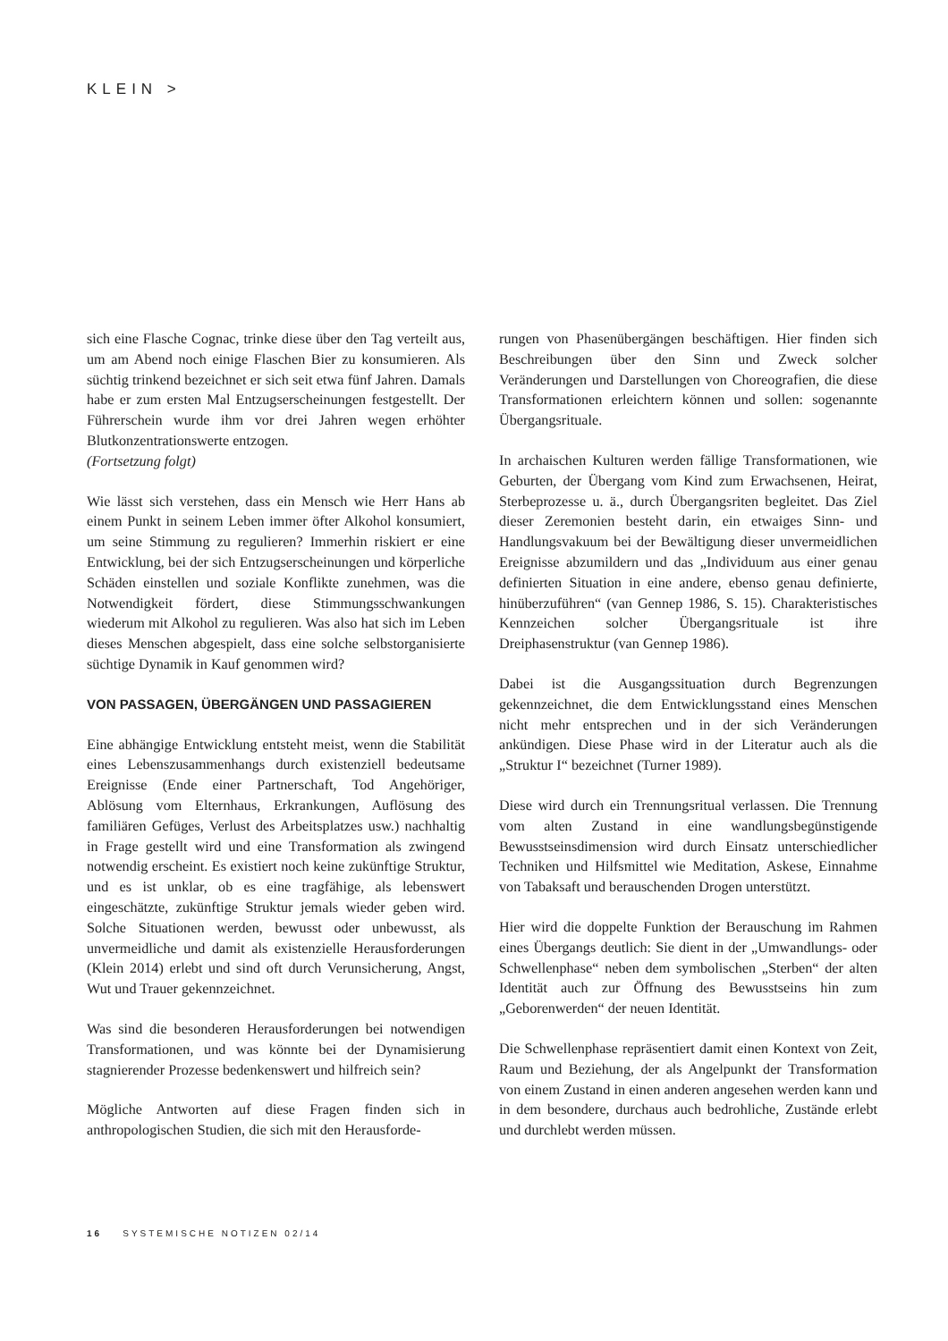KLEIN >
sich eine Flasche Cognac, trinke diese über den Tag verteilt aus, um am Abend noch einige Flaschen Bier zu konsumieren. Als süchtig trinkend bezeichnet er sich seit etwa fünf Jahren. Damals habe er zum ersten Mal Entzugserscheinungen festgestellt. Der Führerschein wurde ihm vor drei Jahren wegen erhöhter Blutkonzentrationswerte entzogen.
(Fortsetzung folgt)
Wie lässt sich verstehen, dass ein Mensch wie Herr Hans ab einem Punkt in seinem Leben immer öfter Alkohol konsumiert, um seine Stimmung zu regulieren? Immerhin riskiert er eine Entwicklung, bei der sich Entzugserscheinungen und körperliche Schäden einstellen und soziale Konflikte zunehmen, was die Notwendigkeit fördert, diese Stimmungsschwankungen wiederum mit Alkohol zu regulieren. Was also hat sich im Leben dieses Menschen abgespielt, dass eine solche selbstorganisierte süchtige Dynamik in Kauf genommen wird?
VON PASSAGEN, ÜBERGÄNGEN UND PASSAGIEREN
Eine abhängige Entwicklung entsteht meist, wenn die Stabilität eines Lebenszusammenhangs durch existenziell bedeutsame Ereignisse (Ende einer Partnerschaft, Tod Angehöriger, Ablösung vom Elternhaus, Erkrankungen, Auflösung des familiären Gefüges, Verlust des Arbeitsplatzes usw.) nachhaltig in Frage gestellt wird und eine Transformation als zwingend notwendig erscheint. Es existiert noch keine zukünftige Struktur, und es ist unklar, ob es eine tragfähige, als lebenswert eingeschätzte, zukünftige Struktur jemals wieder geben wird. Solche Situationen werden, bewusst oder unbewusst, als unvermeidliche und damit als existenzielle Herausforderungen (Klein 2014) erlebt und sind oft durch Verunsicherung, Angst, Wut und Trauer gekennzeichnet.
Was sind die besonderen Herausforderungen bei notwendigen Transformationen, und was könnte bei der Dynamisierung stagnierender Prozesse bedenkenswert und hilfreich sein?
Mögliche Antworten auf diese Fragen finden sich in anthropologischen Studien, die sich mit den Herausforde-
rungen von Phasenübergängen beschäftigen. Hier finden sich Beschreibungen über den Sinn und Zweck solcher Veränderungen und Darstellungen von Choreografien, die diese Transformationen erleichtern können und sollen: sogenannte Übergangsrituale.
In archaischen Kulturen werden fällige Transformationen, wie Geburten, der Übergang vom Kind zum Erwachsenen, Heirat, Sterbeprozesse u. ä., durch Übergangsriten begleitet. Das Ziel dieser Zeremonien besteht darin, ein etwaiges Sinn- und Handlungsvakuum bei der Bewältigung dieser unvermeidlichen Ereignisse abzumildern und das „Individuum aus einer genau definierten Situation in eine andere, ebenso genau definierte, hinüberzuführen“ (van Gennep 1986, S. 15). Charakteristisches Kennzeichen solcher Übergangsrituale ist ihre Dreiphasenstruktur (van Gennep 1986).
Dabei ist die Ausgangssituation durch Begrenzungen gekennzeichnet, die dem Entwicklungsstand eines Menschen nicht mehr entsprechen und in der sich Veränderungen ankündigen. Diese Phase wird in der Literatur auch als die „Struktur I“ bezeichnet (Turner 1989).
Diese wird durch ein Trennungsritual verlassen. Die Trennung vom alten Zustand in eine wandlungsbegünstigende Bewusstseinsdimension wird durch Einsatz unterschiedlicher Techniken und Hilfsmittel wie Meditation, Askese, Einnahme von Tabaksaft und berauschenden Drogen unterstützt.
Hier wird die doppelte Funktion der Berauschung im Rahmen eines Übergangs deutlich: Sie dient in der „Umwandlungs- oder Schwellenphase“ neben dem symbolischen „Sterben“ der alten Identität auch zur Öffnung des Bewusstseins hin zum „Geborenwerden“ der neuen Identität.
Die Schwellenphase repräsentiert damit einen Kontext von Zeit, Raum und Beziehung, der als Angelpunkt der Transformation von einem Zustand in einen anderen angesehen werden kann und in dem besondere, durchaus auch bedrohliche, Zustände erlebt und durchlebt werden müssen.
16 SYSTEMISCHE NOTIZEN 02/14